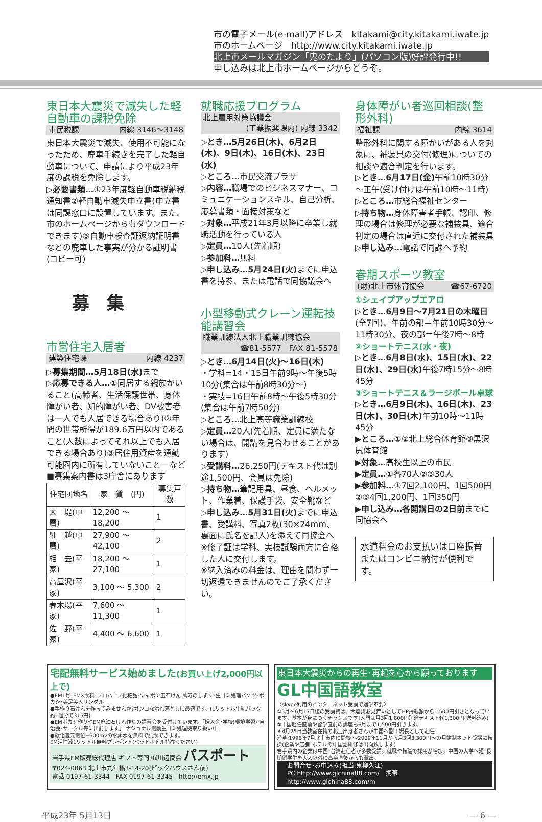市の電子メール(e-mail)アドレス　kitakami@city.kitakami.iwate.jp
市のホームページ　http://www.city.kitakami.iwate.jp
北上市メールマガジン「鬼のたより」(パソコン版)好評発行中!!
申し込みは北上市ホームページからどうぞ。
東日本大震災で滅失した軽自動車の課税免除
市民税課 内線 3146～3148
東日本大震災で滅失、使用不可能になったため、廃車手続きを完了した軽自動車について、申請により平成23年度の課税を免除します。
▷必要書類…①23年度軽自動車税納税通知書②軽自動車滅失申立書(申立書は同課窓口に設置しています。また、市のホームページからもダウンロードできます)③自動車検査証返納証明書などの廃車した事実が分かる証明書(コピー可)
募　集
市営住宅入居者
建築住宅課 内線 4237
▷募集期間…5月18日(水) まで
▷応募できる人…①同居する親族がいること(高齢者、生活保護世帯、身体障がい者、知的障がい者、DV被害者は一人でも入居できる場合あり)②年間の世帯所得が189.6万円以内であること(人数によってそれ以上でも入居できる場合あり)③居住用資産を通勤可能圏内に所有していないこと－など
■募集案内書は3庁舎にあります
| 住宅団地名 | 家 賃 (円) | 募集戸数 |
| --- | --- | --- |
| 大 堤(中層) | 12,200 ～ 18,200 | 1 |
| 細 越(中層) | 27,900 ～ 42,100 | 2 |
| 相 去(平家) | 18,200 ～ 27,100 | 1 |
| 高屋沢(平家) | 3,100 ～ 5,300 | 2 |
| 春木場(平家) | 7,600 ～ 11,300 | 1 |
| 佐 野(平家) | 4,400 ～ 6,600 | 1 |
就職応援プログラム
北上雇用対策協議会
(工業振興課内) 内線 3342
▷とき…5月26日(木)、6月2日(木)、9日(木)、16日(木)、23日(水)
▷ところ…市民交流プラザ
▷内容…職場でのビジネスマナー、コミュニケーションスキル、自己分析、応募書類・面接対策など
▷対象…平成21年3月以降に卒業し就職活動を行っている人
▷定員…10人(先着順)
▷参加料…無料
▷申し込み…5月24日(火) までに申込書を持参、または電話で同協議会へ
小型移動式クレーン運転技能講習会
職業訓練法人北上職業訓練協会
☎81-5577　FAX 81-5578
▷とき…6月14日(火)～16日(木)
・学科=14・15日午前9時～午後5時10分(集合は午前8時30分～)
・実技=16日午前8時～午後5時30分(集合は午前7時50分)
▷ところ…北上高等職業訓練校
▷定員…20人(先着順、定員に満たない場合は、開講を見合わせることがあります)
▷受講料…26,250円(テキスト代は別途1,500円、会員は免除)
▷持ち物…筆記用具、昼食、ヘルメット、作業着、保護手袋、安全靴など
▷申し込み…5月31日(火) までに申込書、受講料、写真2枚(30×24mm、裏面に氏名を記入)を添えて同協会へ
※修了証は学科、実技試験両方に合格した人に交付します。
※納入済みの料金は、理由を問わず一切返還できませんのでご了承ください。
身体障がい者巡回相談(整形外科)
福祉課 内線 3614
整形外科に関する障がいがある人を対象に、補装具の交付(修理)についての相談や適合判定を行います。
▷とき…6月17日(金) 午前10時30分～正午(受け付けは午前10時～11時)
▷ところ…市総合福祉センター
▷持ち物…身体障害者手帳、認印、修理の場合は修理が必要な補装具、適合判定の場合は直近に交付された補装具
▷申し込み…電話で同課へ予約
春期スポーツ教室
(財)北上市体育協会 ☎67-6720
①シェイプアップエアロ
▷とき…6月9日～7月21日の木曜日(全7回)、午前の部＝午前10時30分～11時30分、夜の部＝午後7時～8時
②ショートテニス(水・夜)
▷とき…6月8日(水)、15日(水)、22日(水)、29日(水) 午後7時15分～8時45分
③ショートテニス＆ラージボール卓球
▷とき…6月9日(木)、16日(木)、23日(木)、30日(木) 午前10時～11時45分
▶ところ…①②北上総合体育館③黒沢尻体育館
▶対象…高校生以上の市民
▶定員…①各70人②③30人
▶参加料…①7回2,100円、1回500円②③4回1,200円、1回350円
▶申し込み…各開講日の2日前までに同協会へ
水道料金のお支払いは口座振替またはコンビニ納付が便利です。
宅配無料サービス始めました(お買い上げ2,000円以上で)
●EM1号･EMX飲料･プロハーブ化粧品･シャボン玉石けん 萬寿のしずく･生ゴミ処理バケツ･ボカシ･美足美人サンダル
●手作り石けんを作ってみませんか?ガンコな汚れ落としに最適です。(1リットル牛乳パック約1個分で315円)
●EMボカシ作りやEM廃油石けん作りの講習会を受付けています。「婦人会･学校(環境学習)･自治会･サークル等に出前します」 ナショナル電動生ゴミ処理機取り扱い中
●酸化還元電位−600mvの水素水を無料で試飲できます。
EM活性液1リットル無料プレゼント(ペットボトル持参ください)
岩手県EM販売総代理店 ギフト専門 ㈲川辺商会 パスポート
〒024-0063 北上市九年橋3-14-20(ビックハウスさん前)
電話 0197-61-3344　FAX 0197-61-3345　http://emx.jp
東日本大震災からの再生･再起を心から願っております
GL中国語教室
〈skype利用のインターネット受講で通学不要〉
①5月～6月17日迄の受講費は、大震災お見舞いとしてHP掲載額から1,500円引きとなっています。基本が身につくチャンスです!入門は月3回1,800円別途テキスト代1,300円(送料込み)
②中国赴任直前や留学直前の講座も6月まで1,500円引きます。
＊4月25日当教室在籍の北上出身者さんが中国へ副工場長として赴任
沿革:1996年7月北上市内に開校 ～2009年11月から月3回3,300円～の月謝制ネット受講に転換(企業や店舗･ホテルの中国語研修は出向致します)
岩手県内の企業は中国･台湾赴任者が多数受講。就職や転職で採用が増加。中国の大学へ短･長期留学生を大人以外に高卒直後からも輩出。
お問合せ･お申込み(担当:鬼柳久江)
PC http://www.glchina88.com/　携帯 http://www.glchina88.com/m
平成23年 5月13日 ― 6 ―